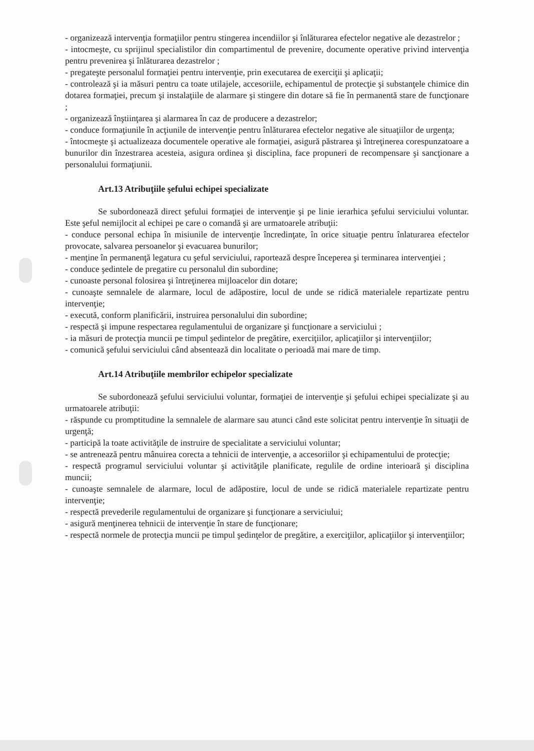- organizează intervenţia formaţiilor pentru stingerea incendiilor şi înlăturarea efectelor negative ale dezastrelor ;
- intocmeşte, cu sprijinul specialistilor din compartimentul de prevenire, documente operative privind intervenţia pentru prevenirea şi înlăturarea dezastrelor ;
- pregateşte personalul formaţiei pentru intervenţie, prin executarea de exerciţii şi aplicaţii;
- controlează şi ia măsuri pentru ca toate utilajele, accesoriile, echipamentul de protecţie şi substanţele chimice din dotarea formaţiei, precum şi instalaţiile de alarmare şi stingere din dotare să fie în permanentă stare de funcţionare ;
- organizează înştiinţarea şi alarmarea în caz de producere a dezastrelor;
- conduce formaţiunile în acţiunile de intervenţie pentru înlăturarea efectelor negative ale situaţiilor de urgenţa;
- întocmeşte şi actualizeaza documentele operative ale formaţiei, asigură păstrarea şi întreţinerea corespunzatoare a bunurilor din înzestrarea acesteia, asigura ordinea şi disciplina, face propuneri de recompensare şi sancţionare a personalului formaţiunii.
Art.13 Atribuţiile şefului echipei specializate
Se subordonează direct şefului formaţiei de intervenţie şi pe linie ierarhica şefului serviciului voluntar. Este şeful nemijlocit al echipei pe care o comandă şi are urmatoarele atribuţii:
- conduce personal echipa în misiunile de intervenţie încredinţate, în orice situaţie pentru înlaturarea efectelor provocate, salvarea persoanelor şi evacuarea bunurilor;
- menţine în permanenţă legatura cu şeful serviciului, raportează despre începerea şi terminarea intervenţiei ;
- conduce şedintele de pregatire cu personalul din subordine;
- cunoaste personal folosirea şi întreţinerea mijloacelor din dotare;
- cunoaşte semnalele de alarmare, locul de adăpostire, locul de unde se ridică materialele repartizate pentru intervenţie;
- execută, conform planificării, instruirea personalului din subordine;
- respectă şi impune respectarea regulamentului de organizare şi funcţionare a serviciului ;
- ia măsuri de protecţia muncii pe timpul şedintelor de pregătire, exerciţiilor, aplicaţiilor şi intervenţiilor;
- comunică şefului serviciului când absentează din localitate o perioadă mai mare de timp.
Art.14 Atribuţiile membrilor echipelor specializate
Se subordonează şefului serviciului voluntar, formaţiei de intervenţie şi şefului echipei specializate şi au urmatoarele atribuţii:
- răspunde cu promptitudine la semnalele de alarmare sau atunci când este solicitat pentru intervenţie în situaţii de urgenţă;
- participă la toate activităţile de instruire de specialitate a serviciului voluntar;
- se antrenează pentru mânuirea corecta a tehnicii de intervenţie, a accesoriilor şi echipamentului de protecţie;
- respectă programul serviciului voluntar şi activităţile planificate, regulile de ordine interioară şi disciplina muncii;
- cunoaşte semnalele de alarmare, locul de adăpostire, locul de unde se ridică materialele repartizate pentru intervenţie;
- respectă prevederile regulamentului de organizare şi funcţionare a serviciului;
- asigură menţinerea tehnicii de intervenţie în stare de funcţionare;
- respectă normele de protecţia muncii pe timpul şedinţelor de pregătire, a exerciţiilor, aplicaţiilor şi intervenţiilor;